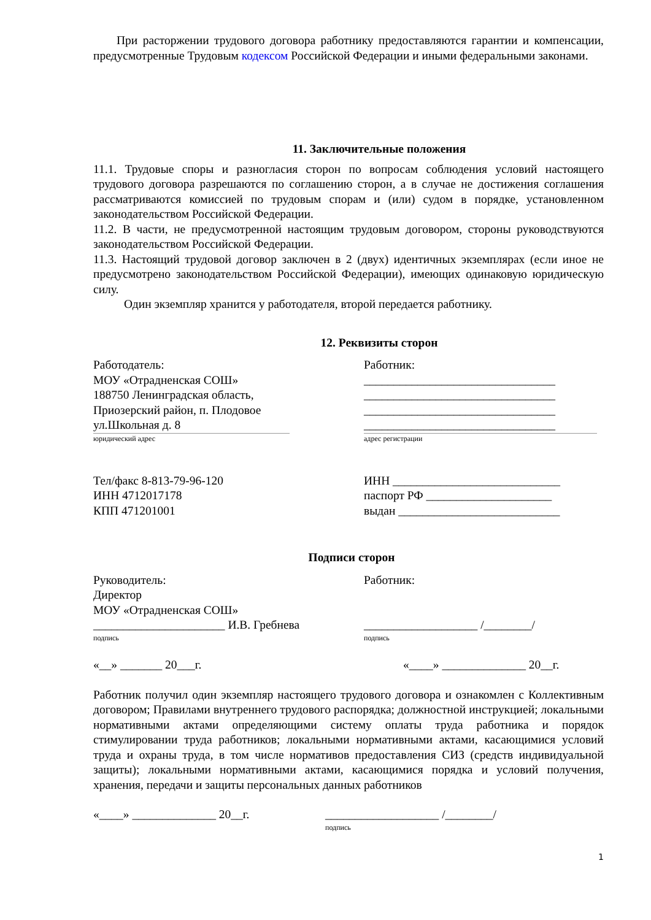При расторжении трудового договора работнику предоставляются гарантии и компенсации, предусмотренные Трудовым кодексом Российской Федерации и иными федеральными законами.
11. Заключительные положения
11.1. Трудовые споры и разногласия сторон по вопросам соблюдения условий настоящего трудового договора разрешаются по соглашению сторон, а в случае не достижения соглашения рассматриваются комиссией по трудовым спорам и (или) судом в порядке, установленном законодательством Российской Федерации.
11.2. В части, не предусмотренной настоящим трудовым договором, стороны руководствуются законодательством Российской Федерации.
11.3. Настоящий трудовой договор заключен в 2 (двух) идентичных экземплярах (если иное не предусмотрено законодательством Российской Федерации), имеющих одинаковую юридическую силу.
Один экземпляр хранится у работодателя, второй передается работнику.
12. Реквизиты сторон
Работодатель:
МОУ «Отрадненская СОШ»
188750 Ленинградская область,
Приозерский район, п. Плодовое
ул.Школьная д. 8
юридический адрес
Тел/факс 8-813-79-96-120
ИНН 4712017178
КПП 471201001
Работник:
________________________________
________________________________
________________________________
________________________________
адрес регистрации
ИНН ____________________________
паспорт РФ _____________________
выдан ___________________________
Подписи сторон
Руководитель:
Директор
МОУ «Отрадненская СОШ»
______________________ И.В. Гребнева
подпись
«__» _______ 20___г.
Работник:
___________________ /________/
подпись
«____» ______________ 20__г.
Работник получил один экземпляр настоящего трудового договора и ознакомлен с Коллективным договором; Правилами внутреннего трудового распорядка; должностной инструкцией; локальными нормативными актами определяющими систему оплаты труда работника и порядок стимулировании труда работников; локальными нормативными актами, касающимися условий труда и охраны труда, в том числе нормативов предоставления СИЗ (средств индивидуальной защиты); локальными нормативными актами, касающимися порядка и условий получения, хранения, передачи и защиты персональных данных работников
«____» ______________ 20__г. ___________________ /________/
подпись
1